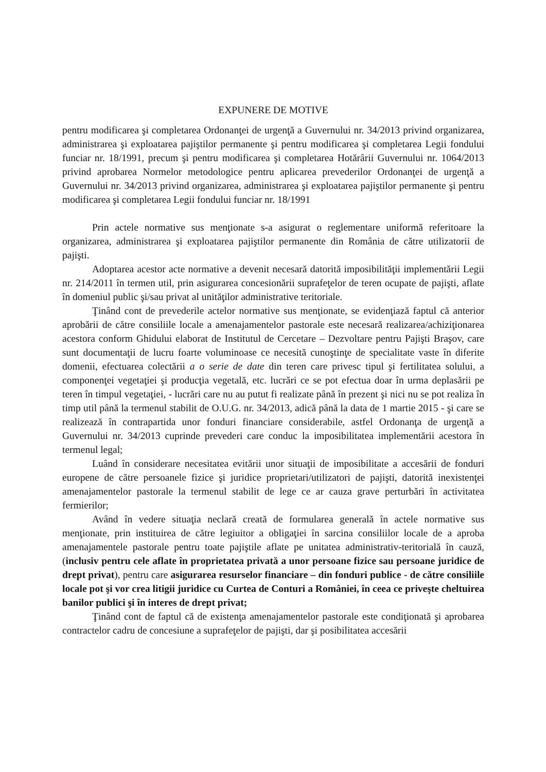EXPUNERE DE MOTIVE
pentru modificarea şi completarea Ordonanţei de urgenţă a Guvernului nr. 34/2013 privind organizarea, administrarea şi exploatarea pajiştilor permanente şi pentru modificarea şi completarea Legii fondului funciar nr. 18/1991, precum şi pentru modificarea şi completarea Hotărârii Guvernului nr. 1064/2013 privind aprobarea Normelor metodologice pentru aplicarea prevederilor Ordonanţei de urgenţă a Guvernului nr. 34/2013 privind organizarea, administrarea şi exploatarea pajiştilor permanente şi pentru modificarea şi completarea Legii fondului funciar nr. 18/1991
Prin actele normative sus menţionate s-a asigurat o reglementare uniformă referitoare la organizarea, administrarea şi exploatarea pajiştilor permanente din România de către utilizatorii de pajişti.
Adoptarea acestor acte normative a devenit necesară datorită imposibilităţii implementării Legii nr. 214/2011 în termen util, prin asigurarea concesionării suprafeţelor de teren ocupate de pajişti, aflate în domeniul public şi/sau privat al unităţilor administrative teritoriale.
Ţinând cont de prevederile actelor normative sus menţionate, se evidenţiază faptul că anterior aprobării de către consiliile locale a amenajamentelor pastorale este necesară realizarea/achiziţionarea acestora conform Ghidului elaborat de Institutul de Cercetare – Dezvoltare pentru Pajişti Braşov, care sunt documentaţii de lucru foarte voluminoase ce necesită cunoştinţe de specialitate vaste în diferite domenii, efectuarea colectării a o serie de date din teren care privesc tipul şi fertilitatea solului, a componenţei vegetaţiei şi producţia vegetală, etc. lucrări ce se pot efectua doar în urma deplasării pe teren în timpul vegetaţiei, - lucrări care nu au putut fi realizate până în prezent şi nici nu se pot realiza în timp util până la termenul stabilit de O.U.G. nr. 34/2013, adică până la data de 1 martie 2015 - şi care se realizează în contrapartida unor fonduri financiare considerabile, astfel Ordonanţa de urgenţă a Guvernului nr. 34/2013 cuprinde prevederi care conduc la imposibilitatea implementării acestora în termenul legal;
Luând în considerare necesitatea evitării unor situaţii de imposibilitate a accesării de fonduri europene de către persoanele fizice şi juridice proprietari/utilizatori de pajişti, datorită inexistenţei amenajamentelor pastorale la termenul stabilit de lege ce ar cauza grave perturbări în activitatea fermierilor;
Având în vedere situaţia neclară creată de formularea generală în actele normative sus menţionate, prin instituirea de către legiuitor a obligaţiei în sarcina consiliilor locale de a aproba amenajamentele pastorale pentru toate pajiştile aflate pe unitatea administrativ-teritorială în cauză, (inclusiv pentru cele aflate în proprietatea privată a unor persoane fizice sau persoane juridice de drept privat), pentru care asigurarea resurselor financiare – din fonduri publice - de către consiliile locale pot şi vor crea litigii juridice cu Curtea de Conturi a României, în ceea ce priveşte cheltuirea banilor publici şi în interes de drept privat;
Ţinând cont de faptul că de existenţa amenajamentelor pastorale este condiţionată şi aprobarea contractelor cadru de concesiune a suprafeţelor de pajişti, dar şi posibilitatea accesării